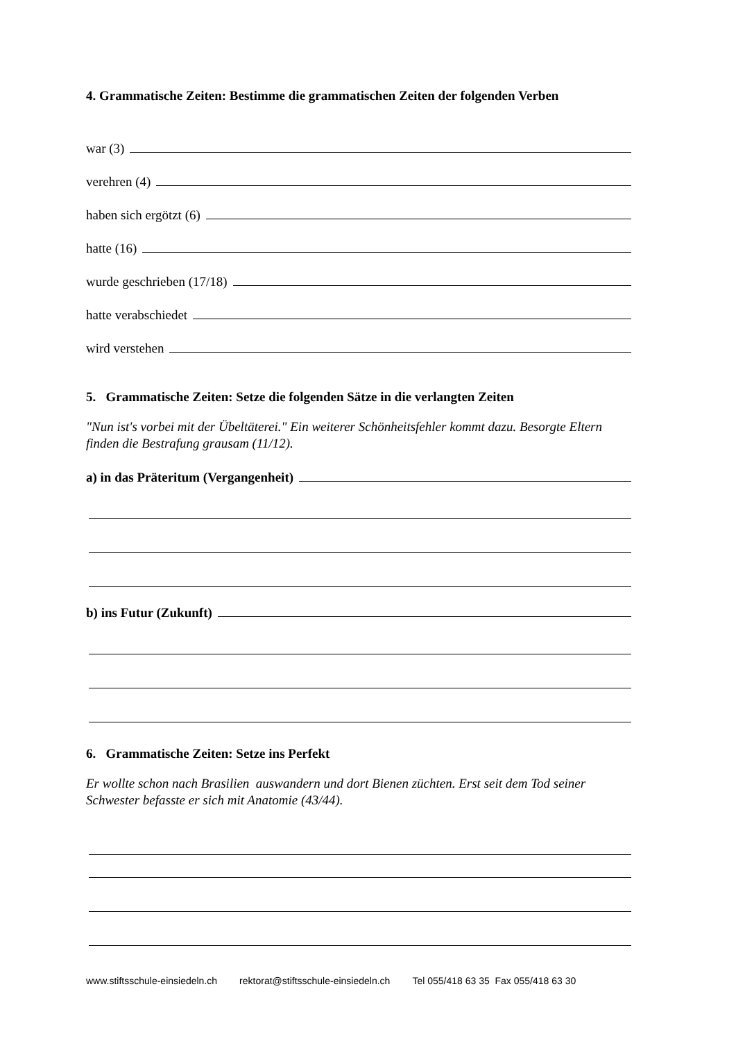4. Grammatische Zeiten: Bestimme die grammatischen Zeiten der folgenden Verben
war (3)
verehren (4)
haben sich ergötzt (6)
hatte (16)
wurde geschrieben (17/18)
hatte verabschiedet
wird verstehen
5. Grammatische Zeiten: Setze die folgenden Sätze in die verlangten Zeiten
"Nun ist's vorbei mit der Übeltäterei." Ein weiterer Schönheitsfehler kommt dazu. Besorgte Eltern finden die Bestrafung grausam (11/12).
a) in das Präteritum (Vergangenheit)
b) ins Futur (Zukunft)
6. Grammatische Zeiten: Setze ins Perfekt
Er wollte schon nach Brasilien auswandern und dort Bienen züchten. Erst seit dem Tod seiner Schwester befasste er sich mit Anatomie (43/44).
www.stiftsschule-einsiedeln.ch rektorat@stiftsschule-einsiedeln.ch Tel 055/418 63 35 Fax 055/418 63 30